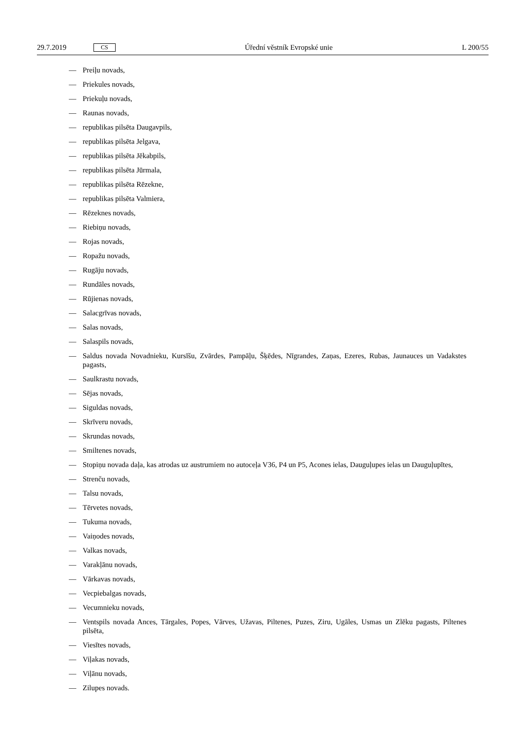29.7.2019 CS
Úřední věstník Evropské unie L 200/55
— Preiļu novads,
— Priekules novads,
— Priekuļu novads,
— Raunas novads,
— republikas pilsēta Daugavpils,
— republikas pilsēta Jelgava,
— republikas pilsēta Jēkabpils,
— republikas pilsēta Jūrmala,
— republikas pilsēta Rēzekne,
— republikas pilsēta Valmiera,
— Rēzeknes novads,
— Riebiņu novads,
— Rojas novads,
— Ropažu novads,
— Rugāju novads,
— Rundāles novads,
— Rūjienas novads,
— Salacgrīvas novads,
— Salas novads,
— Salaspils novads,
— Saldus novada Novadnieku, Kursīšu, Zvārdes, Pampāļu, Šķēdes, Nīgrandes, Zaņas, Ezeres, Rubas, Jaunauces un Vadakstes pagasts,
— Saulkrastu novads,
— Sējas novads,
— Siguldas novads,
— Skrīveru novads,
— Skrundas novads,
— Smiltenes novads,
— Stopiņu novada daļa, kas atrodas uz austrumiem no autoceļa V36, P4 un P5, Acones ielas, Dauguļupes ielas un Dauguļupītes,
— Strenču novads,
— Talsu novads,
— Tērvetes novads,
— Tukuma novads,
— Vaiņodes novads,
— Valkas novads,
— Varakļānu novads,
— Vārkavas novads,
— Vecpiebalgas novads,
— Vecumnieku novads,
— Ventspils novada Ances, Tārgales, Popes, Vārves, Užavas, Piltenes, Puzes, Ziru, Ugāles, Usmas un Zlēku pagasts, Piltenes pilsēta,
— Viesītes novads,
— Viļakas novads,
— Viļānu novads,
— Zilupes novads.